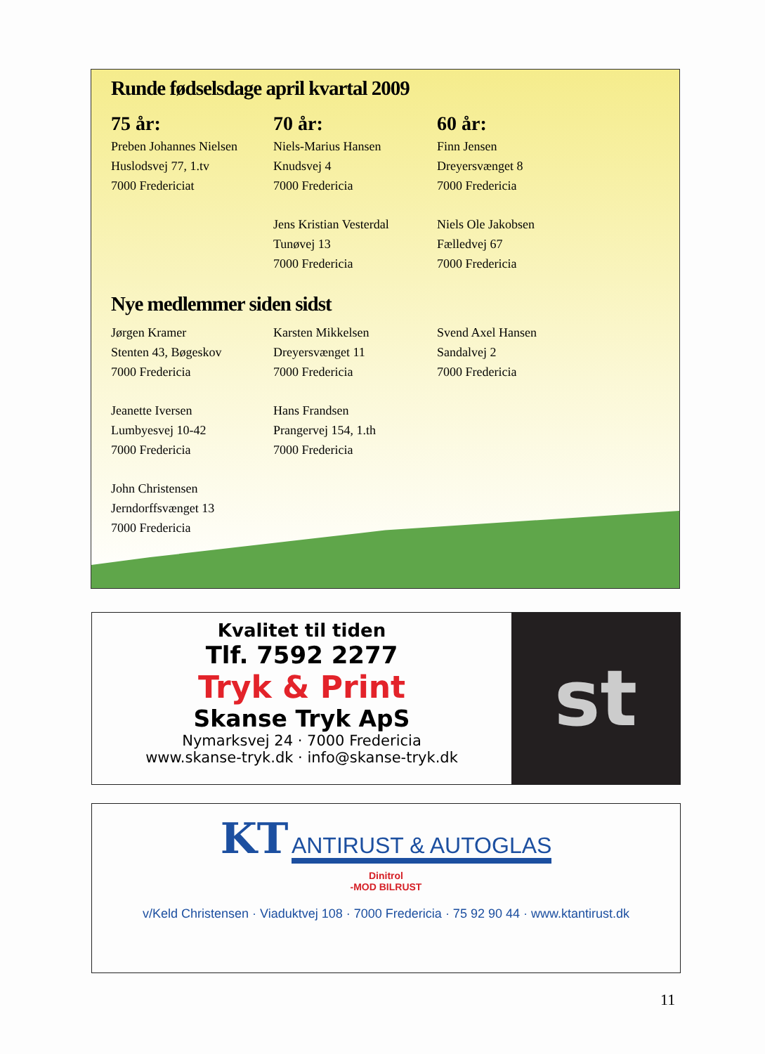Runde fødselsdage april kvartal 2009
75 år:
Preben Johannes Nielsen
Huslodsvej 77, 1.tv
7000 Fredericiat
70 år:
Niels-Marius Hansen
Knudsvej 4
7000 Fredericia
Jens Kristian Vesterdal
Tunøvej 13
7000 Fredericia
60 år:
Finn Jensen
Dreyersvænget 8
7000 Fredericia
Niels Ole Jakobsen
Fælledvej 67
7000 Fredericia
Nye medlemmer siden sidst
Jørgen Kramer
Stenten 43, Bøgeskov
7000 Fredericia
Jeanette Iversen
Lumbyesvej 10-42
7000 Fredericia
John Christensen
Jerndorffsvænget 13
7000 Fredericia
Karsten Mikkelsen
Dreyersvænget 11
7000 Fredericia
Hans Frandsen
Prangervej 154, 1.th
7000 Fredericia
Svend Axel Hansen
Sandalvej 2
7000 Fredericia
Kvalitet til tiden
Tlf. 7592 2277
Tryk & Print
Skanse Tryk ApS
Nymarksvej 24 · 7000 Fredericia
www.skanse-tryk.dk · info@skanse-tryk.dk
st
KT ANTIRUST & AUTOGLAS
Dinitrol
-MOD BILRUST
v/Keld Christensen · Viaduktvej 108 · 7000 Fredericia · 75 92 90 44 · www.ktantirust.dk
11